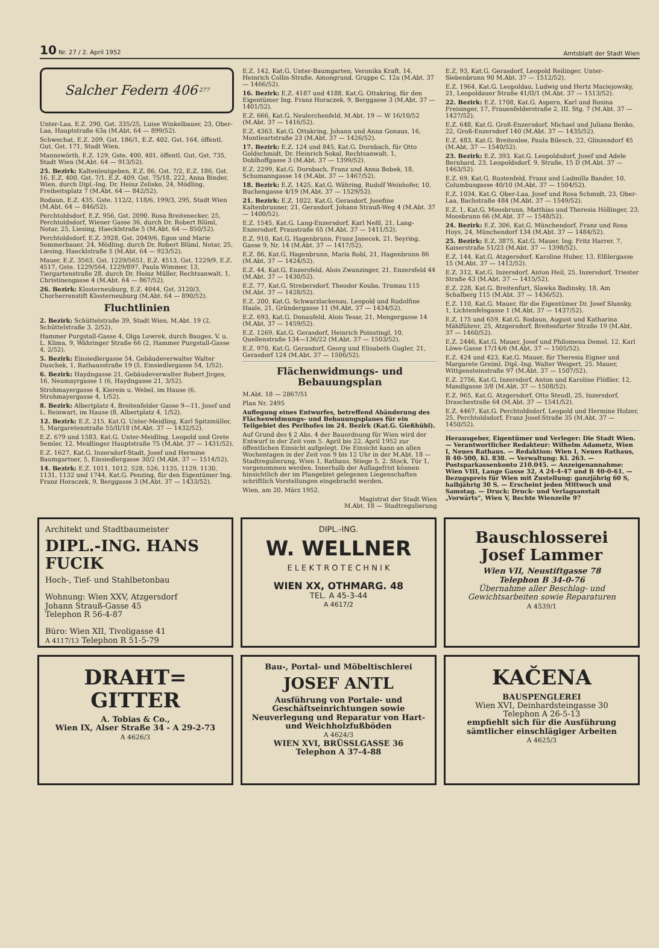10 Nr. 27 / 2. April 1952 Amtsblatt der Stadt Wien
Salcher Federn 406 277
Unter-Laa, E.Z. 290, Gst. 335/25, Luise Winkelbauer, 23, Ober-Laa, Hauptstraße 63a (M.Abt. 64 — 899/52).
Schwechat, E.Z. 209, Gst. 186/1, E.Z. 402, Gst. 164, öffentl. Gut, Gst. 171, Stadt Wien.
Mannswörth, E.Z. 129, Gste. 400, 401, öffentl. Gut, Gst. 735, Stadt Wien (M.Abt. 64 — 913/52).
25. Bezirk: Kaltenleutgeben, E.Z. 86, Gst. 7/2, E.Z. 186, Gst. 16, E.Z. 400, Gst. 7/1, E.Z. 409, Gst. 75/18, 222, Anna Binder, Wien, durch Dipl.-Ing. Dr. Heinz Zelisko, 24, Mödling, Freiheitsplatz 7 (M.Abt. 64 — 842/52).
Rodaun, E.Z. 435, Gste. 112/2, 118/6, 199/3, 295, Stadt Wien (M.Abt. 64 — 846/52).
Perchtoldsdorf, E.Z. 956, Gst. 2090, Rosa Breitenecker, 25, Perchtoldsdorf, Wiener Gasse 36, durch Dr. Robert Blüml, Notar, 25, Liesing, Haecklstraße 5 (M.Abt. 64 — 850/52).
Perchtoldsdorf, E.Z. 3928, Gst. 2049/6, Egon und Marie Sommerbauer, 24, Mödling, durch Dr. Robert Blüml, Notar, 25, Liesing, Haecklstraße 5 (M.Abt. 64 — 923/52).
Mauer, E.Z. 3563, Gst. 1229/5651, E.Z. 4513, Gst. 1229/9, E.Z. 4517, Gste. 1229/564, 1229/897, Paula Wimmer, 13, Tiergartenstraße 28, durch Dr. Heinz Müller, Rechtsanwalt, 1, Christinengasse 4 (M.Abt. 64 — 867/52).
26. Bezirk: Klosterneuburg, E.Z. 4044, Gst. 3120/3, Chorherrenstift Klosterneuburg (M.Abt. 64 — 890/52).
Fluchtlinien
2. Bezirk: Schüttelstraße 39, Stadt Wien, M.Abt. 19 (2, Schüttelstraße 3, 2/52).
Hammer Purgstall-Gasse 4, Olga Lowrek, durch Bauges. V. u. L. Klima, 9, Währinger Straße 66 (2, Hammer Purgstall-Gasse 4, 2/52).
5. Bezirk: Einsiedlergasse 54, Gebäudeverwalter Walter Duschek, 1, Rathausstraße 19 (5, Einsiedlergasse 54, 1/52).
6. Bezirk: Haydngasse 21, Gebäudeverwalter Robert Jirges, 16, Neumayrgasse 1 (6, Haydngasse 21, 3/52).
Strohmayergasse 4, Kierein u. Webel, im Hause (6, Strohmayergasse 4, 1/52).
8. Bezirk: Albertplatz 4, Breitenfelder Gasse 9—11, Josef und L. Reinwart, im Hause (8, Albertplatz 4, 1/52).
12. Bezirk: E.Z. 215, Kat.G. Unter-Meidling, Karl Spitzmüller, 5, Margaretenstraße 55/II/18 (M.Abt. 37 — 1432/52).
E.Z. 679 und 1583, Kat.G. Unter-Meidling, Leopold und Grete Semler, 12, Meidlinger Hauptstraße 75 (M.Abt. 37 — 1431/52).
E.Z. 1627, Kat.G. Inzersdorf-Stadt, Josef und Hermine Baumgartner, 5, Einsiedlergasse 30/2 (M.Abt. 37 — 1514/52).
14. Bezirk: E.Z. 1011, 1012, 528, 526, 1135, 1129, 1130, 1131, 1132 und 1744, Kat.G. Penzing, für den Eigentümer Ing. Franz Horaczek, 9, Berggasse 3 (M.Abt. 37 — 1433/52).
E.Z. 142, Kat.G. Unter-Baumgarten, Veronika Kraft, 14, Heinrich Collin-Straße, Amongrund, Gruppe C, 12a (M.Abt. 37 — 1466/52).
16. Bezirk: E.Z. 4187 und 4188, Kat.G. Ottakring, für den Eigentümer Ing. Franz Horaczek, 9, Berggasse 3 (M.Abt. 37 — 1401/52).
E.Z. 666, Kat.G. Neulerchenfeld, M.Abt. 19 — W 16/10/52 (M.Abt. 37 — 1416/52).
E.Z. 4363, Kat.G. Ottakring, Johann und Anna Gonaus, 16, Montleartstraße 23 (M.Abt. 37 — 1426/52).
17. Bezirk: E.Z. 124 und 845, Kat.G. Dornbach, für Otto Goldschmidt, Dr. Heinrich Sokal, Rechtsanwalt, 1, Doblhoffgasse 3 (M.Abt. 37 — 1399/52).
E.Z. 2299, Kat.G. Dornbach, Franz und Anna Bobek, 18, Schumanngasse 14 (M.Abt. 37 — 1467/52).
18. Bezirk: E.Z. 1425, Kat.G. Währing, Rudolf Weinhofer, 10, Buchengasse 4/19 (M.Abt. 37 — 1529/52).
21. Bezirk: E.Z. 1022, Kat.G. Gerasdorf, Josefine Kaltenbrunner, 21, Gerasdorf, Johann Strauß-Weg 4 (M.Abt. 37 — 1400/52).
E.Z. 1545, Kat.G. Lang-Enzersdorf, Karl Neßl, 21, Lang-Enzersdorf, Praustraße 65 (M.Abt. 37 — 1411/52).
E.Z. 910, Kat.G. Hagenbrunn, Franz Janecek, 21, Seyring, Gasse 9, Nr. 14 (M.Abt. 37 — 1417/52).
E.Z. 86, Kat.G. Hagenbrunn, Maria Robl, 21, Hagenbrunn 86 (M.Abt. 37 — 1424/52).
E.Z. 44, Kat.G. Enzersfeld, Alois Zwanzinger, 21, Enzersfeld 44 (M.Abt. 37 — 1430/52).
E.Z. 77, Kat.G. Strebersdorf, Theodor Kouba, Trumau 115 (M.Abt. 37 — 1428/52).
E.Z. 200, Kat.G. Schwarzlackenau, Leopold und Rudolfine Haale, 21, Gründergasse 11 (M.Abt. 37 — 1434/52).
E.Z. 693, Kat.G. Donaufeld, Alois Tesar, 21, Mengergasse 14 (M.Abt. 37 — 1459/52).
E.Z. 1269, Kat.G. Gerasdorf, Heinrich Poinstingl, 10, Quellenstraße 134—136/22 (M.Abt. 37 — 1503/52).
E.Z. 970, Kat.G. Gerasdorf, Georg und Elisabeth Gugler, 21, Gerasdorf 124 (M.Abt. 37 — 1506/52).
Flächenwidmungs- und Bebauungsplan
M.Abt. 18 — 2867/51
Plan Nr. 2495
Auflegung eines Entwurfes, betreffend Abänderung des Flächenwidmungs- und Bebauungsplanes für ein Teilgebiet des Perlhofes im 24. Bezirk (Kat.G. Gießhübl).
Auf Grund des § 2 Abs. 4 der Bauordnung für Wien wird der Entwurf in der Zeit vom 5. April bis 22. April 1952 zur öffentlichen Einsicht aufgelegt. Die Einsicht kann an allen Wochentagen in der Zeit von 9 bis 12 Uhr in der M.Abt. 18 — Stadtregulierung, Wien 1, Rathaus, Stiege 5, 2. Stock, Tür 1, vorgenommen werden. Innerhalb der Auflagefrist können hinsichtlich der im Plangebiet gelegenen Liegenschaften schriftlich Vorstellungen eingebracht werden.
Wien, am 20. März 1952.
Magistrat der Stadt Wien
M.Abt. 18 — Stadtregulierung
E.Z. 93, Kat.G. Gerasdorf, Leopold Reilinger, Unter-Siebenbrunn 90 M.Abt. 37 — 1512/52).
E.Z. 1964, Kat.G. Leopoldau, Ludwig und Hertz Maciejowsky, 21, Leopoldauer Straße 41/II/1 (M.Abt. 37 — 1513/52).
22. Bezirk: E.Z. 1708, Kat.G. Aspern, Karl und Rosina Freisinger, 17, Frauenfelderstraße 2, III. Stg. 7 (M.Abt. 37 — 1427/52).
E.Z. 648, Kat.G. Groß-Enzersdorf, Michael und Juliana Benko, 22, Groß-Enzersdorf 140 (M.Abt. 37 — 1435/52).
E.Z. 483, Kat.G. Breitenlee, Paula Bilesch, 22, Glinzendorf 45 (M.Abt. 37 — 1540/52).
23. Bezirk: E.Z. 393, Kat.G. Leopoldsdorf, Josef und Adele Bernhard, 23, Leopoldsdorf, 9. Straße, 15 D (M.Abt. 37 — 1463/52).
E.Z. 69, Kat.G. Rustenfeld, Franz und Ludmilla Bander, 10, Columbusgasse 40/10 (M.Abt. 37 — 1504/52).
E.Z. 1034, Kat.G. Ober-Laa, Josef und Rosa Schmidt, 23, Ober-Laa, Bachstraße 484 (M.Abt. 37 — 1549/52).
E.Z. 1, Kat.G. Moosbrunn, Matthias und Theresia Höllinger, 23, Moosbrunn 66 (M.Abt. 37 — 1548/52).
24. Bezirk: E.Z. 306, Kat.G. Münchendorf, Franz und Rosa Hoys, 24, Münchendorf 134 (M.Abt. 37 — 1484/52).
25. Bezirk: E.Z. 3875, Kat.G. Mauer, Ing. Fritz Harrer, 7, Kaiserstraße 51/23 (M.Abt. 37 — 1398/52).
E.Z. 144, Kat.G. Atzgersdorf, Karoline Huber, 13, Elßlergasse 15 (M.Abt. 37 — 1412/52).
E.Z. 312, Kat.G. Inzersdorf, Anton Heil, 25, Inzersdorf, Triester Straße 43 (M.Abt. 37 — 1415/52).
E.Z. 228, Kat.G. Breitenfurt, Slawka Badinsky, 18, Am Schafberg 115 (M.Abt. 37 — 1436/52).
E.Z. 110, Kat.G. Mauer, für die Eigentümer Dr. Josef Slunsky, 1, Lichtenfelsgasse 1 (M.Abt. 37 — 1437/52).
E.Z. 175 und 659, Kat.G. Rodaun, August und Katharina Mählführer, 25, Atzgersdorf, Breitenfurter Straße 19 (M.Abt. 37 — 1460/52).
E.Z. 2446, Kat.G. Mauer, Josef und Philomena Demel, 12, Karl Löwe-Gasse 17/14/6 (M.Abt. 37 — 1505/52).
E.Z. 424 und 423, Kat.G. Mauer, für Theresia Eigner und Margarete Greiml, Dipl.-Ing. Walter Weigert, 25, Mauer, Wittgensteinstraße 97 (M.Abt. 37 — 1507/52).
E.Z. 2756, Kat.G. Inzersdorf, Anton und Karoline Flößler, 12, Mandlgasse 3/8 (M.Abt. 37 — 1508/52).
E.Z. 965, Kat.G. Atzgersdorf, Otto Steudl, 25, Inzersdorf, Draschestraße 64 (M.Abt. 37 — 1541/52).
E.Z. 4467, Kat.G. Perchtoldsdorf, Leopold und Hermine Holzer, 25, Perchtoldsdorf, Franz Josef-Straße 35 (M.Abt. 37 — 1450/52).
Herausgeber, Eigentümer und Verleger: Die Stadt Wien. — Verantwortlicher Redakteur: Wilhelm Adametz, Wien I, Neues Rathaus. — Redaktion: Wien I, Neues Rathaus, B 40-500, Kl. 838. — Verwaltung: Kl. 263. — Postsparkassenkonto 210.045. — Anzeigenannahme: Wien VIII, Lange Gasse 32, A 24-4-47 und B 40-0-61. — Bezugspreis für Wien mit Zustellung: ganzjährig 60 S, halbjährig 30 S. — Erscheint jeden Mittwoch und Samstag. — Druck: Druck- und Verlagsanstalt „Vorwärts", Wien V, Rechte Wienzeile 97
Architekt und Stadtbaumeister
DIPL.-ING. HANS FUCIK
Hoch-, Tief- und Stahlbetonbau
Wohnung: Wien XXV, Atzgersdorf
Johann Strauß-Gasse 45
Telephon R 56-4-87
Büro: Wien XII, Tivoligasse 41
A 4117/13 Telephon R 51-5-79
DIPL.-ING.
W. WELLNER
E L E K T R O T E C H N I K
WIEN XX, OTHMARG. 48
TEL. A 45-3-44
A 4617/2
Bauschlosserei
Josef Lammer
Wien VII, Neustiftgasse 78
Telephon B 34-0-76
Übernahme aller Beschlag- und Gewichtsarbeiten sowie Reparaturen
A 4539/1
DRAHT=
GITTER
A. Tobias & Co.,
Wien IX, Alser Straße 34 - A 29-2-73
A 4626/3
Bau-, Portal- und Möbeltischlerei
JOSEF ANTL
Ausführung von Portale- und Geschäftseinrichtungen sowie Neuverlegung und Reparatur von Hart- und Weichholzfußböden
A 4624/3
WIEN XVI, BRÜSSLGASSE 36
Telephon A 37-4-88
KAČENA
BAUSPENGLEREI
Wien XVI, Deinhardsteingasse 30
Telephon A 26-5-13
empfiehlt sich für die Ausführung sämtlicher einschlägiger Arbeiten
A 4625/3